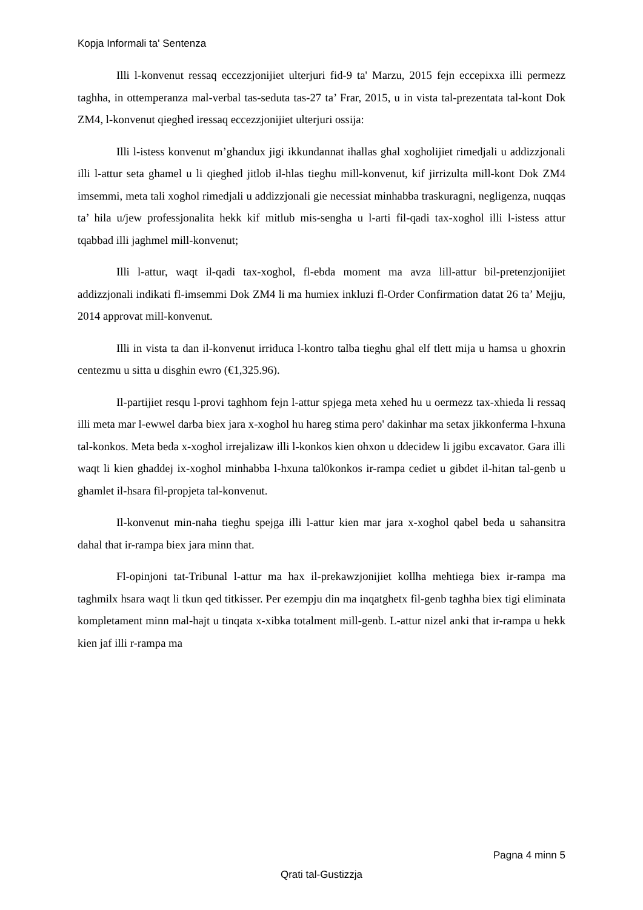Kopja Informali ta' Sentenza
Illi l-konvenut ressaq eccezzjonijiet ulterjuri fid-9 ta' Marzu, 2015 fejn eccepixxa illi permezz taghha, in ottemperanza mal-verbal tas-seduta tas-27 ta’ Frar, 2015, u in vista tal-prezentata tal-kont Dok ZM4, l-konvenut qieghed iressaq eccezzjonijiet ulterjuri ossija:
Illi l-istess konvenut m’ghandux jigi ikkundannat ihallas ghal xogholijiet rimedjali u addizzjonali illi l-attur seta ghamel u li qieghed jitlob il-hlas tieghu mill-konvenut, kif jirrizulta mill-kont Dok ZM4 imsemmi, meta tali xoghol rimedjali u addizzjonali gie necessiat minhabba traskuragni, negligenza, nuqqas ta’ hila u/jew professjonalita hekk kif mitlub mis-sengha u l-arti fil-qadi tax-xoghol illi l-istess attur tqabbad illi jaghmel mill-konvenut;
Illi l-attur, waqt il-qadi tax-xoghol, fl-ebda moment ma avza lill-attur bil-pretenzjonijiet addizzjonali indikati fl-imsemmi Dok ZM4 li ma humiex inkluzi fl-Order Confirmation datat 26 ta’ Mejju, 2014 approvat mill-konvenut.
Illi in vista ta dan il-konvenut irriduca l-kontro talba tieghu ghal elf tlett mija u hamsa u ghoxrin centezmu u sitta u disghin ewro (€1,325.96).
Il-partijiet resqu l-provi taghhom fejn l-attur spjega meta xehed hu u oermezz tax-xhieda li ressaq illi meta mar l-ewwel darba biex jara x-xoghol hu hareg stima pero' dakinhar ma setax jikkonferma l-hxuna tal-konkos. Meta beda x-xoghol irrejalizaw illi l-konkos kien ohxon u ddecidew li jgibu excavator. Gara illi waqt li kien ghaddej ix-xoghol minhabba l-hxuna tal0konkos ir-rampa cediet u gibdet il-hitan tal-genb u ghamlet il-hsara fil-propjeta tal-konvenut.
Il-konvenut min-naha tieghu spejga illi l-attur kien mar jara x-xoghol qabel beda u sahansitra dahal that ir-rampa biex jara minn that.
Fl-opinjoni tat-Tribunal l-attur ma hax il-prekawzjonijiet kollha mehtiega biex ir-rampa ma taghmilx hsara waqt li tkun qed titkisser. Per ezempju din ma inqatghetx fil-genb taghha biex tigi eliminata kompletament minn mal-hajt u tinqata x-xibka totalment mill-genb. L-attur nizel anki that ir-rampa u hekk kien jaf illi r-rampa ma
Pagna 4 minn 5
Qrati tal-Gustizzja